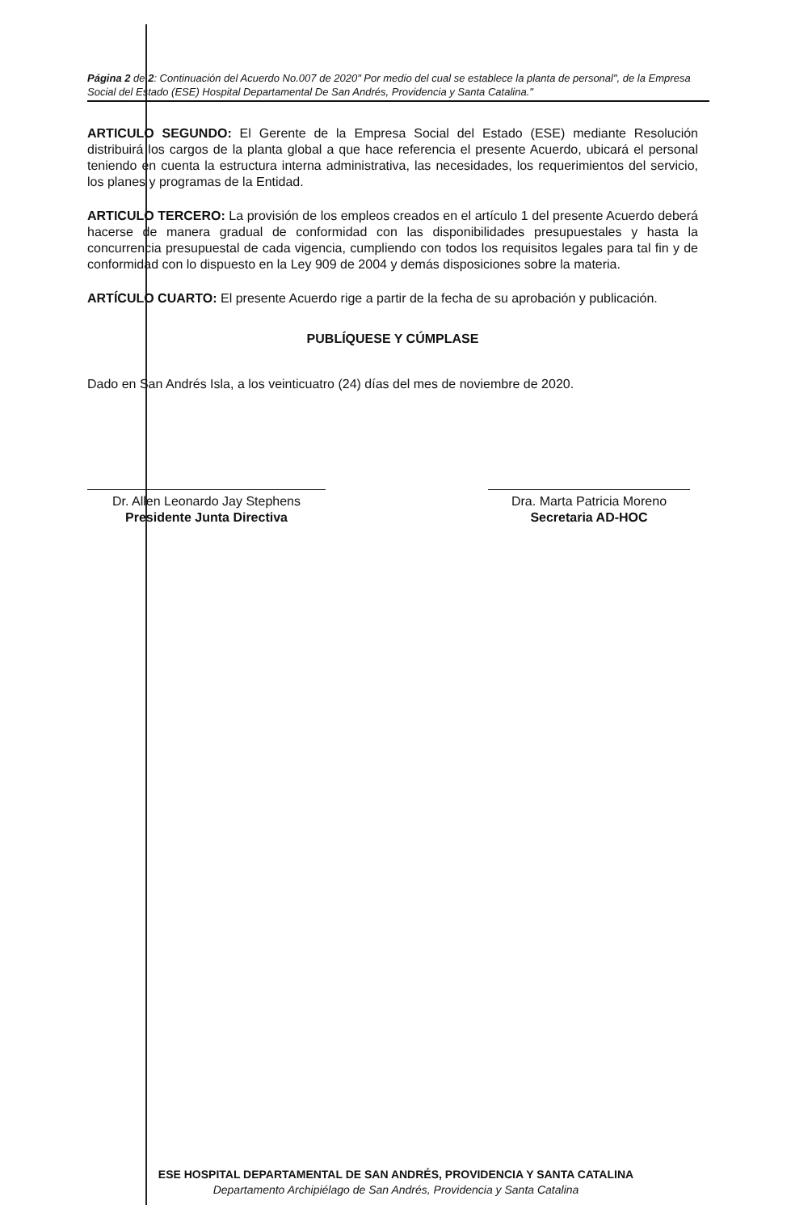Página 2 de 2: Continuación del Acuerdo No.007 de 2020" Por medio del cual se establece la planta de personal", de la Empresa Social del Estado (ESE) Hospital Departamental De San Andrés, Providencia y Santa Catalina."
ARTICULO SEGUNDO: El Gerente de la Empresa Social del Estado (ESE) mediante Resolución distribuirá los cargos de la planta global a que hace referencia el presente Acuerdo, ubicará el personal teniendo en cuenta la estructura interna administrativa, las necesidades, los requerimientos del servicio, los planes y programas de la Entidad.
ARTICULO TERCERO: La provisión de los empleos creados en el artículo 1 del presente Acuerdo deberá hacerse de manera gradual de conformidad con las disponibilidades presupuestales y hasta la concurrencia presupuestal de cada vigencia, cumpliendo con todos los requisitos legales para tal fin y de conformidad con lo dispuesto en la Ley 909 de 2004 y demás disposiciones sobre la materia.
ARTÍCULO CUARTO: El presente Acuerdo rige a partir de la fecha de su aprobación y publicación.
PUBLÍQUESE Y CÚMPLASE
Dado en San Andrés Isla, a los veinticuatro (24) días del mes de noviembre de 2020.
Dr. Allen Leonardo Jay Stephens
Presidente Junta Directiva
Dra. Marta Patricia Moreno
Secretaria AD-HOC
ESE HOSPITAL DEPARTAMENTAL DE SAN ANDRÉS, PROVIDENCIA Y SANTA CATALINA
Departamento Archipiélago de San Andrés, Providencia y Santa Catalina